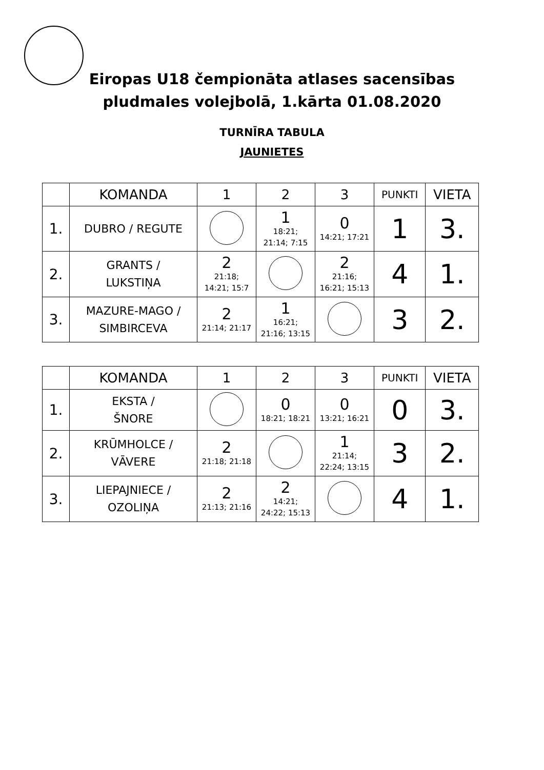Eiropas U18 čempionāta atlases sacensības
pludmales volejbolā, 1.kārta 01.08.2020
TURNĪRA TABULA
JAUNIETES
| | KOMANDA | 1 | 2 | 3 | PUNKTI | VIETA |
| --- | --- | --- | --- | --- | --- | --- |
| 1. | DUBRO / REGUTE | | 1 18:21; 21:14; 7:15 | 0 14:21; 17:21 | 1 | 3. |
| 2. | GRANTS / LUKSTIŅA | 2 21:18; 14:21; 15:7 | | 2 21:16; 16:21; 15:13 | 4 | 1. |
| 3. | MAZURE-MAGO / SIMBIRCEVA | 2 21:14; 21:17 | 1 16:21; 21:16; 13:15 | | 3 | 2. |
| | KOMANDA | 1 | 2 | 3 | PUNKTI | VIETA |
| --- | --- | --- | --- | --- | --- | --- |
| 1. | EKSTA / ŠNORE | | 0 18:21; 18:21 | 0 13:21; 16:21 | 0 | 3. |
| 2. | KRŪMHOLCE / VĀVERE | 2 21:18; 21:18 | | 1 21:14; 22:24; 13:15 | 3 | 2. |
| 3. | LIEPAJNIECE / OZOLIŅA | 2 21:13; 21:16 | 2 14:21; 24:22; 15:13 | | 4 | 1. |